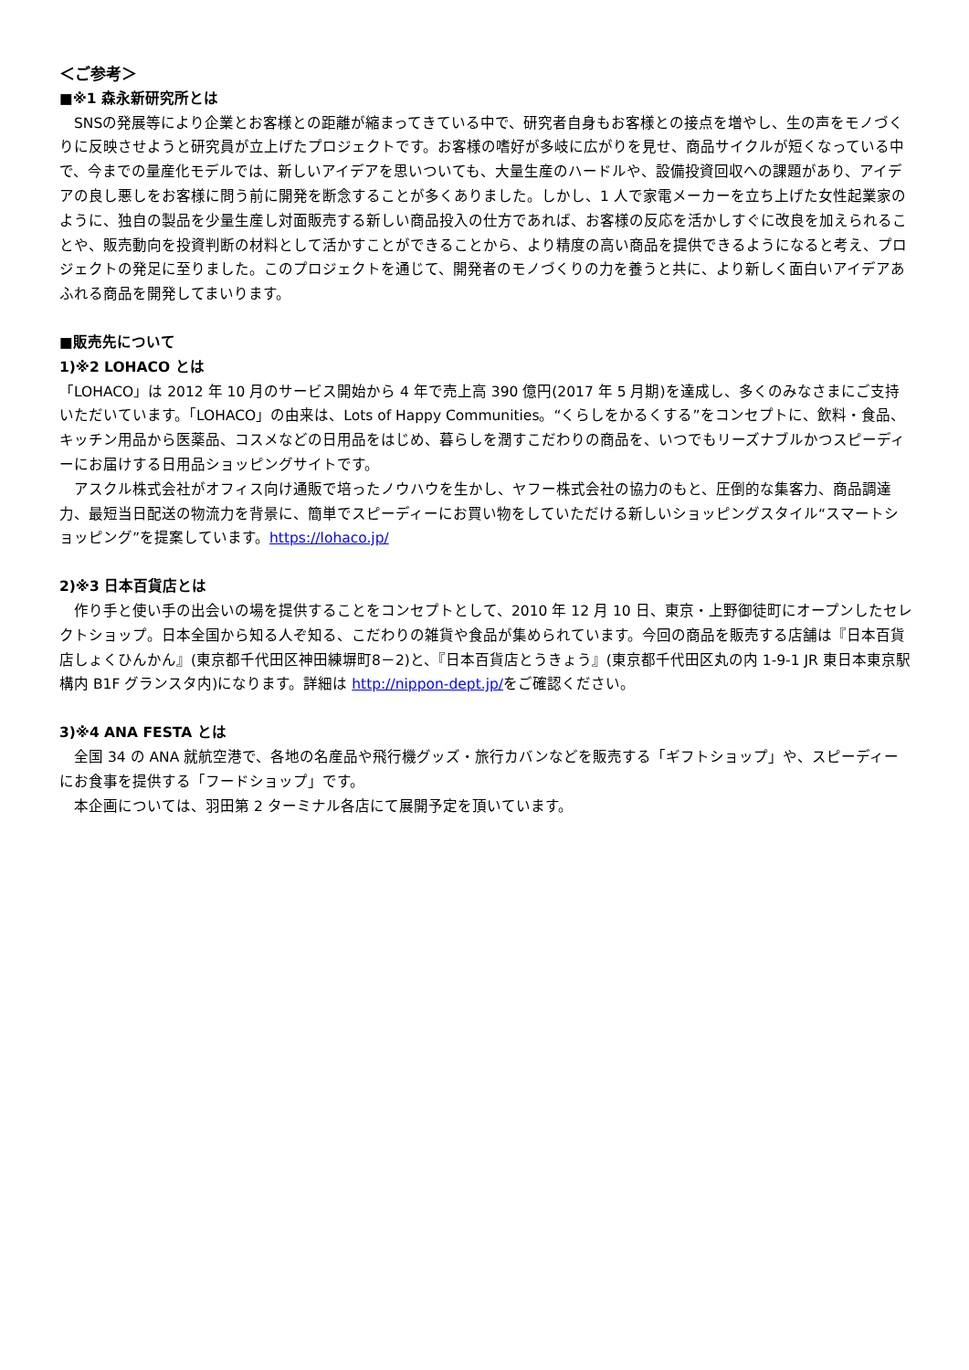＜ご参考＞
■※1 森永新研究所とは
　SNSの発展等により企業とお客様との距離が縮まってきている中で、研究者自身もお客様との接点を増やし、生の声をモノづくりに反映させようと研究員が立上げたプロジェクトです。お客様の嗜好が多岐に広がりを見せ、商品サイクルが短くなっている中で、今までの量産化モデルでは、新しいアイデアを思いついても、大量生産のハードルや、設備投資回収への課題があり、アイデアの良し悪しをお客様に問う前に開発を断念することが多くありました。しかし、1 人で家電メーカーを立ち上げた女性起業家のように、独自の製品を少量生産し対面販売する新しい商品投入の仕方であれば、お客様の反応を活かしすぐに改良を加えられることや、販売動向を投資判断の材料として活かすことができることから、より精度の高い商品を提供できるようになると考え、プロジェクトの発足に至りました。このプロジェクトを通じて、開発者のモノづくりの力を養うと共に、より新しく面白いアイデアあふれる商品を開発してまいります。
■販売先について
1)※2 LOHACO とは
「LOHACO」は 2012 年 10 月のサービス開始から 4 年で売上高 390 億円(2017 年 5 月期)を達成し、多くのみなさまにご支持いただいています。「LOHACO」の由来は、Lots of Happy Communities。“くらしをかるくする”をコンセプトに、飲料・食品、キッチン用品から医薬品、コスメなどの日用品をはじめ、暮らしを潤すこだわりの商品を、いつでもリーズナブルかつスピーディーにお届けする日用品ショッピングサイトです。
　アスクル株式会社がオフィス向け通販で培ったノウハウを生かし、ヤフー株式会社の協力のもと、圧倒的な集客力、商品調達力、最短当日配送の物流力を背景に、簡単でスピーディーにお買い物をしていただける新しいショッピングスタイル“スマートショッピング”を提案しています。https://lohaco.jp/
2)※3 日本百貨店とは
　作り手と使い手の出会いの場を提供することをコンセプトとして、2010 年 12 月 10 日、東京・上野御徒町にオープンしたセレクトショップ。日本全国から知る人ぞ知る、こだわりの雑貨や食品が集められています。今回の商品を販売する店舗は『日本百貨店しょくひんかん』(東京都千代田区神田練塀町8－2)と、『日本百貨店とうきょう』(東京都千代田区丸の内 1-9-1 JR 東日本東京駅構内 B1F グランスタ内)になります。詳細は http://nippon-dept.jp/をご確認ください。
3)※4 ANA FESTA とは
　全国 34 の ANA 就航空港で、各地の名産品や飛行機グッズ・旅行カバンなどを販売する「ギフトショップ」や、スピーディーにお食事を提供する「フードショップ」です。
　本企画については、羽田第 2 ターミナル各店にて展開予定を頂いています。